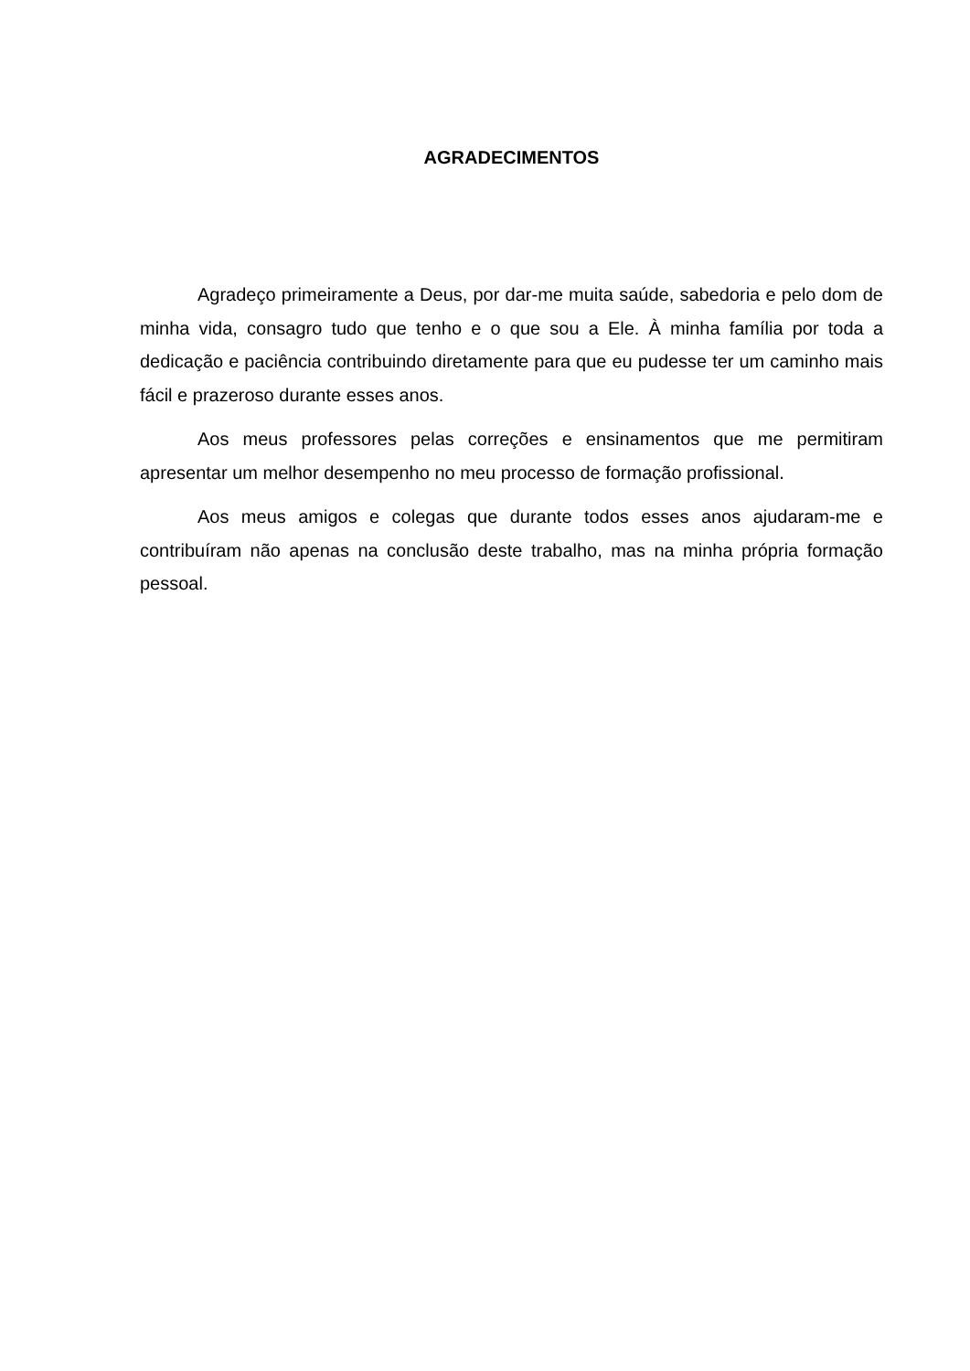AGRADECIMENTOS
Agradeço primeiramente a Deus, por dar-me muita saúde, sabedoria e pelo dom de minha vida, consagro tudo que tenho e o que sou a Ele. À minha família por toda a dedicação e paciência contribuindo diretamente para que eu pudesse ter um caminho mais fácil e prazeroso durante esses anos.
Aos meus professores pelas correções e ensinamentos que me permitiram apresentar um melhor desempenho no meu processo de formação profissional.
Aos meus amigos e colegas que durante todos esses anos ajudaram-me e contribuíram não apenas na conclusão deste trabalho, mas na minha própria formação pessoal.